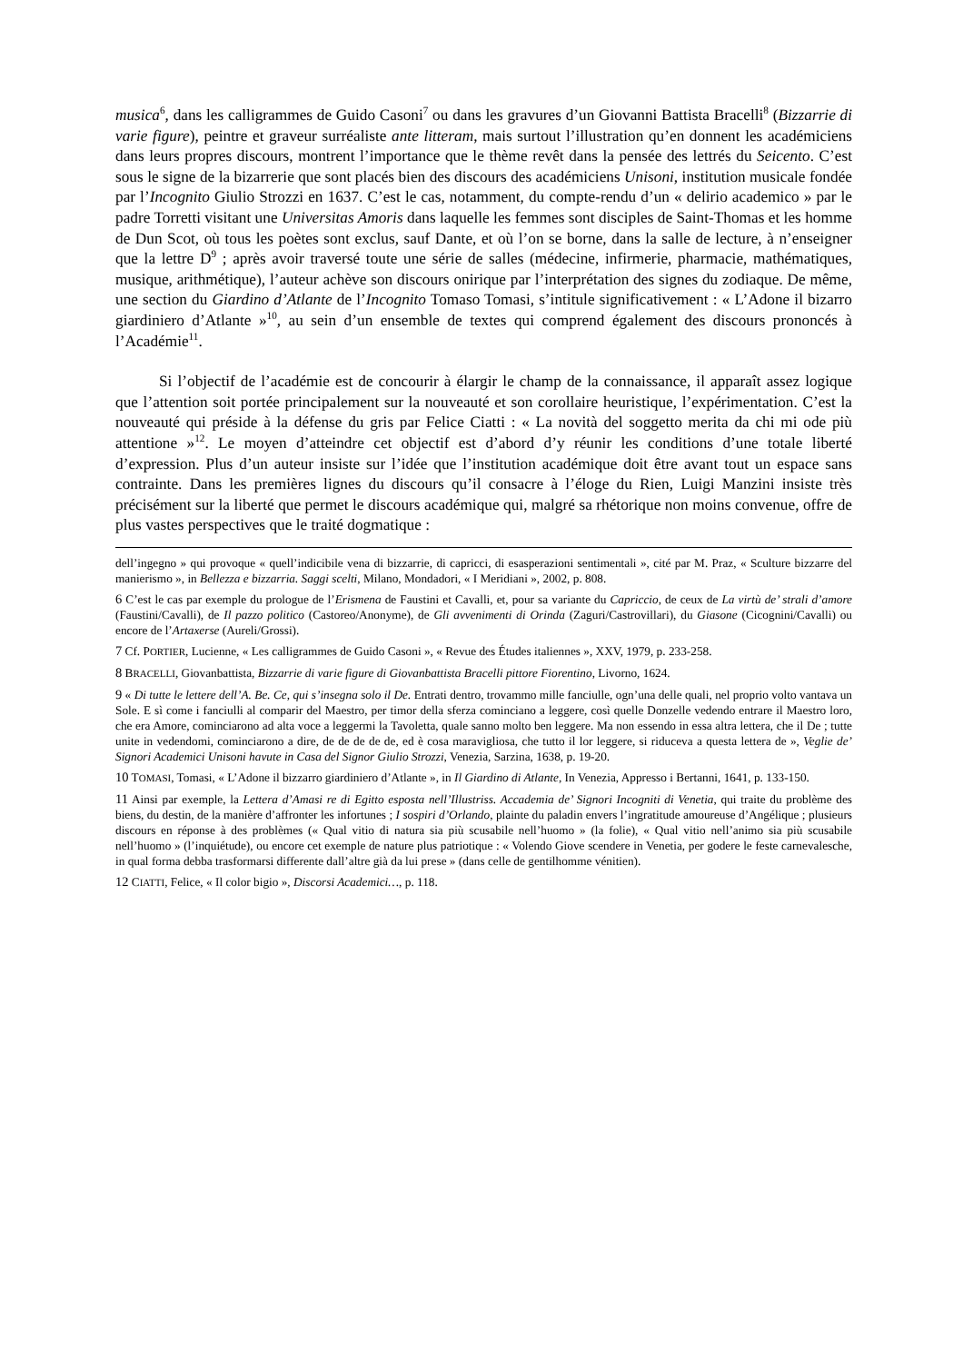musica<sup>6</sup>, dans les calligrammes de Guido Casoni<sup>7</sup> ou dans les gravures d’un Giovanni Battista Bracelli<sup>8</sup> (Bizzarrie di varie figure), peintre et graveur surréaliste ante litteram, mais surtout l’illustration qu’en donnent les académiciens dans leurs propres discours, montrent l’importance que le thème revêt dans la pensée des lettrés du Seicento. C’est sous le signe de la bizarrerie que sont placés bien des discours des académiciens Unisoni, institution musicale fondée par l’Incognito Giulio Strozzi en 1637. C’est le cas, notamment, du compte-rendu d’un « delirio academico » par le padre Torretti visitant une Universitas Amoris dans laquelle les femmes sont disciples de Saint-Thomas et les homme de Dun Scot, où tous les poètes sont exclus, sauf Dante, et où l’on se borne, dans la salle de lecture, à n’enseigner que la lettre D<sup>9</sup> ; après avoir traversé toute une série de salles (médecine, infirmerie, pharmacie, mathématiques, musique, arithmétique), l’auteur achève son discours onirique par l’interprétation des signes du zodiaque. De même, une section du Giardino d’Atlante de l’Incognito Tomaso Tomasi, s’intitule significativement : « L’Adone il bizarro giardiniero d’Atlante »<sup>10</sup>, au sein d’un ensemble de textes qui comprend également des discours prononcés à l’Académie<sup>11</sup>.
Si l’objectif de l’académie est de concourir à élargir le champ de la connaissance, il apparaît assez logique que l’attention soit portée principalement sur la nouveauté et son corollaire heuristique, l’expérimentation. C’est la nouveauté qui préside à la défense du gris par Felice Ciatti : « La novità del soggetto merita da chi mi ode più attentione »<sup>12</sup>. Le moyen d’atteindre cet objectif est d’abord d’y réunir les conditions d’une totale liberté d’expression. Plus d’un auteur insiste sur l’idée que l’institution académique doit être avant tout un espace sans contrainte. Dans les premières lignes du discours qu’il consacre à l’éloge du Rien, Luigi Manzini insiste très précisément sur la liberté que permet le discours académique qui, malgré sa rhétorique non moins convenue, offre de plus vastes perspectives que le traité dogmatique :
dell’ingegno » qui provoque « quell’indicibile vena di bizzarrie, di capricci, di esasperazioni sentimentali », cité par M. Praz, « Sculture bizzarre del manierismo », in Bellezza e bizzarria. Saggi scelti, Milano, Mondadori, « I Meridiani », 2002, p. 808.
6 C’est le cas par exemple du prologue de l’Erismena de Faustini et Cavalli, et, pour sa variante du Capriccio, de ceux de La virtù de’ strali d’amore (Faustini/Cavalli), de Il pazzo politico (Castoreo/Anonyme), de Gli avvenimenti di Orinda (Zaguri/Castrovillari), du Giasone (Cicognini/Cavalli) ou encore de l’Artaxerse (Aureli/Grossi).
7 Cf. PORTIER, Lucienne, « Les calligrammes de Guido Casoni », « Revue des Études italiennes », XXV, 1979, p. 233-258.
8 BRACELLI, Giovanbattista, Bizzarrie di varie figure di Giovanbattista Bracelli pittore Fiorentino, Livorno, 1624.
9 « Di tutte le lettere dell’A. Be. Ce, qui s’insegna solo il De. Entrati dentro, trovammo mille fanciulle, ogn’una delle quali, nel proprio volto vantava un Sole. E sì come i fanciulli al comparir del Maestro, per timor della sferza cominciano a leggere, così quelle Donzelle vedendo entrare il Maestro loro, che era Amore, cominciarono ad alta voce a leggermi la Tavoletta, quale sanno molto ben leggere. Ma non essendo in essa altra lettera, che il De ; tutte unite in vedendomi, cominciarono a dire, de de de de de, ed è cosa maravigliosa, che tutto il lor leggere, si riduceva a questa lettera de », Veglie de’ Signori Academici Unisoni havute in Casa del Signor Giulio Strozzi, Venezia, Sarzina, 1638, p. 19-20.
10 TOMASI, Tomasi, « L’Adone il bizzarro giardiniero d’Atlante », in Il Giardino di Atlante, In Venezia, Appresso i Bertanni, 1641, p. 133-150.
11 Ainsi par exemple, la Lettera d’Amasi re di Egitto esposta nell’Illustriss. Accademia de’ Signori Incogniti di Venetia, qui traite du problème des biens, du destin, de la manière d’affronter les infortunes ; I sospiri d’Orlando, plainte du paladin envers l’ingratitude amoureuse d’Angélique ; plusieurs discours en réponse à des problèmes (« Qual vitio di natura sia più scusabile nell’huomo » (la folie), « Qual vitio nell’animo sia più scusabile nell’huomo » (l’inquiétude), ou encore cet exemple de nature plus patriotique : « Volendo Giove scendere in Venetia, per godere le feste carnevalesche, in qual forma debba trasformarsi differente dall’altre già da lui prese » (dans celle de gentilhomme vénitien).
12 CIATTI, Felice, « Il color bigio », Discorsi Academici…, p. 118.